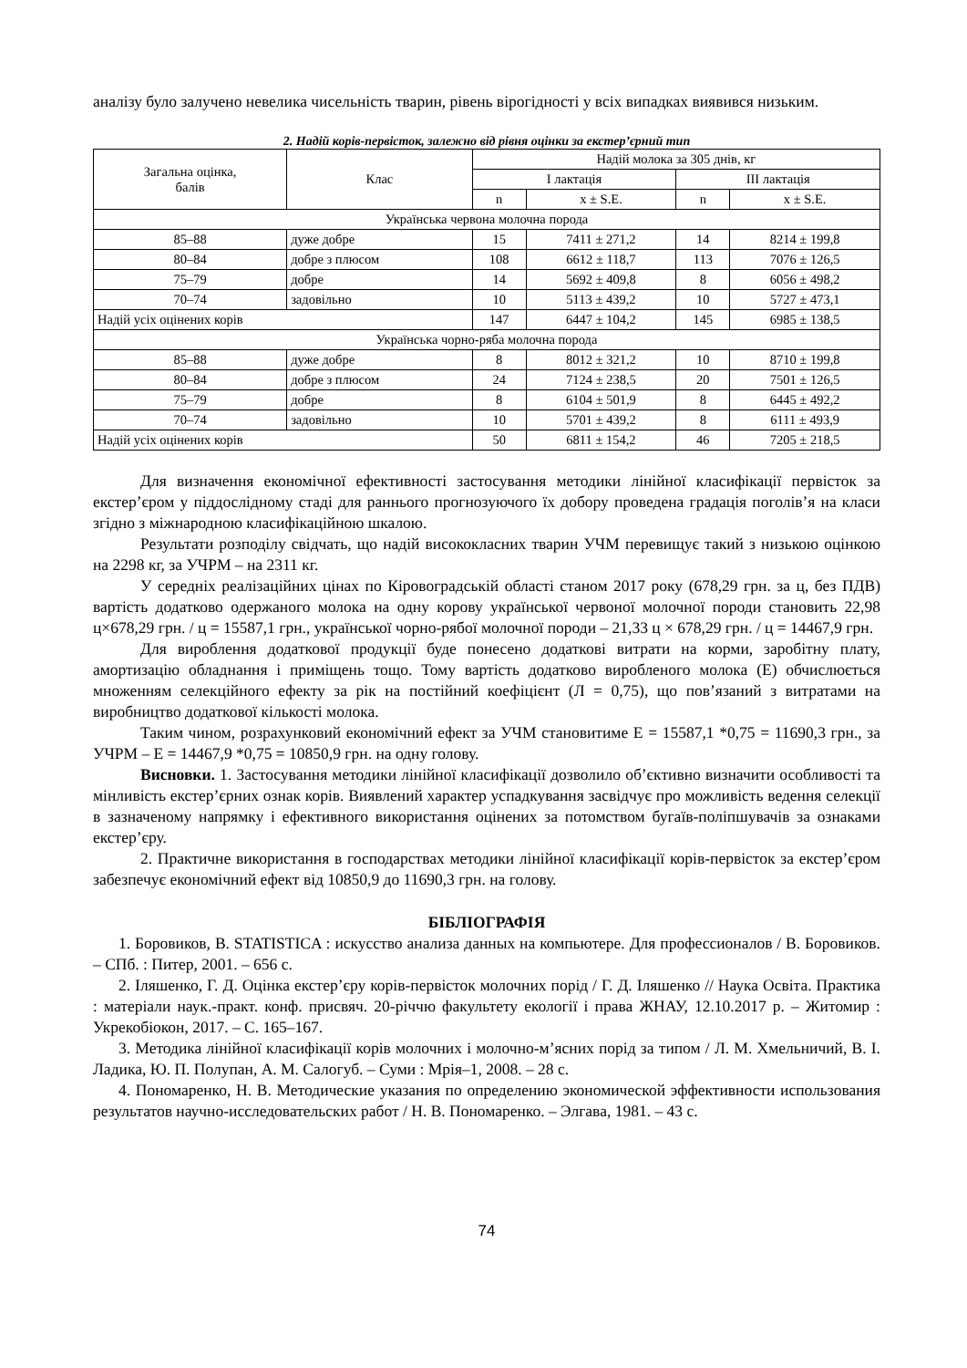аналізу було залучено невелика чисельність тварин, рівень вірогідності у всіх випадках виявився низьким.
2. Надій корів-первісток, залежно від рівня оцінки за екстер’єрний тип
| Загальна оцінка, балів | Клас | Надій молока за 305 днів, кг | | | |
| --- | --- | --- | --- | --- | --- |
| | | І лактація | | ІІІ лактація | |
| | | n | x ± S.E. | n | x ± S.E. |
| Українська червона молочна порода | | | | | |
| 85–88 | дуже добре | 15 | 7411 ± 271,2 | 14 | 8214 ± 199,8 |
| 80–84 | добре з плюсом | 108 | 6612 ± 118,7 | 113 | 7076 ± 126,5 |
| 75–79 | добре | 14 | 5692 ± 409,8 | 8 | 6056 ± 498,2 |
| 70–74 | задовільно | 10 | 5113 ± 439,2 | 10 | 5727 ± 473,1 |
| Надій усіх оцінених корів | | 147 | 6447 ± 104,2 | 145 | 6985 ± 138,5 |
| Українська чорно-ряба молочна порода | | | | | |
| 85–88 | дуже добре | 8 | 8012 ± 321,2 | 10 | 8710 ± 199,8 |
| 80–84 | добре з плюсом | 24 | 7124 ± 238,5 | 20 | 7501 ± 126,5 |
| 75–79 | добре | 8 | 6104 ± 501,9 | 8 | 6445 ± 492,2 |
| 70–74 | задовільно | 10 | 5701 ± 439,2 | 8 | 6111 ± 493,9 |
| Надій усіх оцінених корів | | 50 | 6811 ± 154,2 | 46 | 7205 ± 218,5 |
Для визначення економічної ефективності застосування методики лінійної класифікації первісток за екстер’єром у піддослідному стаді для раннього прогнозуючого їх добору проведена градація поголів’я на класи згідно з міжнародною класифікаційною шкалою.
Результати розподілу свідчать, що надій висококласних тварин УЧМ перевищує такий з низькою оцінкою на 2298 кг, за УЧРМ – на 2311 кг.
У середніх реалізаційних цінах по Кіровоградській області станом 2017 року (678,29 грн. за ц, без ПДВ) вартість додатково одержаного молока на одну корову української червоної молочної породи становить 22,98 ц×678,29 грн. / ц = 15587,1 грн., української чорно-рябої молочної породи – 21,33 ц × 678,29 грн. / ц = 14467,9 грн.
Для вироблення додаткової продукції буде понесено додаткові витрати на корми, заробітну плату, амортизацію обладнання і приміщень тощо. Тому вартість додатково виробленого молока (Е) обчислюється множенням селекційного ефекту за рік на постійний коефіцієнт (Л = 0,75), що пов’язаний з витратами на виробництво додаткової кількості молока.
Таким чином, розрахунковий економічний ефект за УЧМ становитиме Е = 15587,1 *0,75 = 11690,3 грн., за УЧРМ – Е = 14467,9 *0,75 = 10850,9 грн. на одну голову.
Висновки. 1. Застосування методики лінійної класифікації дозволило об’єктивно визначити особливості та мінливість екстер’єрних ознак корів. Виявлений характер успадкування засвідчує про можливість ведення селекції в зазначеному напрямку і ефективного використання оцінених за потомством бугаїв-поліпшувачів за ознаками екстер’єру.
2. Практичне використання в господарствах методики лінійної класифікації корів-первісток за екстер’єром забезпечує економічний ефект від 10850,9 до 11690,3 грн. на голову.
БІБЛІОГРАФІЯ
1. Боровиков, В. STATISTICA : искусство анализа данных на компьютере. Для профессионалов / В. Боровиков. – СПб. : Питер, 2001. – 656 с.
2. Іляшенко, Г. Д. Оцінка екстер’єру корів-первісток молочних порід / Г. Д. Іляшенко // Наука Освіта. Практика : матеріали наук.-практ. конф. присвяч. 20-річчю факультету екології і права ЖНАУ, 12.10.2017 р. – Житомир : Укрекобіокон, 2017. – С. 165–167.
3. Методика лінійної класифікації корів молочних і молочно-м’ясних порід за типом / Л. М. Хмельничий, В. І. Ладика, Ю. П. Полупан, А. М. Салогуб. – Суми : Мрія–1, 2008. – 28 с.
4. Пономаренко, Н. В. Методические указания по определению экономической эффективности использования результатов научно-исследовательских работ / Н. В. Пономаренко. – Элгава, 1981. – 43 с.
74